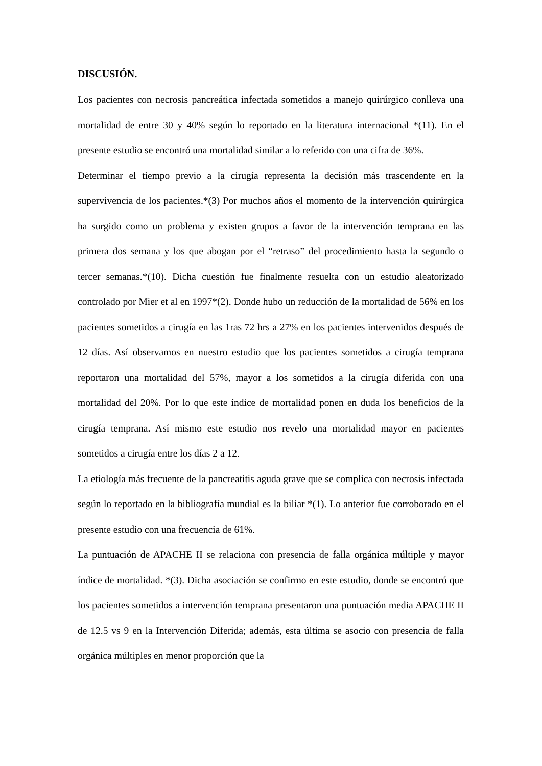DISCUSIÓN.
Los pacientes con necrosis pancreática infectada sometidos a manejo quirúrgico conlleva una mortalidad de entre 30 y 40% según lo reportado en la literatura internacional *(11). En el presente estudio se encontró una mortalidad similar a lo referido con una cifra de 36%.
Determinar el tiempo previo a la cirugía representa la decisión más trascendente en la supervivencia de los pacientes.*(3) Por muchos años el momento de la intervención quirúrgica ha surgido como un problema y existen grupos a favor de la intervención temprana en las primera dos semana y los que abogan por el “retraso” del procedimiento hasta la segundo o tercer semanas.*(10). Dicha cuestión fue finalmente resuelta con un estudio aleatorizado controlado por Mier et al en 1997*(2). Donde hubo un reducción de la mortalidad de 56% en los pacientes sometidos a cirugía en las 1ras 72 hrs a 27% en los pacientes intervenidos después de 12 días. Así observamos en nuestro estudio que los pacientes sometidos a cirugía temprana reportaron una mortalidad del 57%, mayor a los sometidos a la cirugía diferida con una mortalidad del 20%. Por lo que este índice de mortalidad ponen en duda los beneficios de la cirugía temprana. Así mismo este estudio nos revelo una mortalidad mayor en pacientes sometidos a cirugía entre los días 2 a 12.
La etiología más frecuente de la pancreatitis aguda grave que se complica con necrosis infectada según lo reportado en la bibliografía mundial es la biliar *(1). Lo anterior fue corroborado en el presente estudio con una frecuencia de 61%.
La puntuación de APACHE II se relaciona con presencia de falla orgánica múltiple y mayor índice de mortalidad. *(3). Dicha asociación se confirmo en este estudio, donde se encontró que los pacientes sometidos a intervención temprana presentaron una puntuación media APACHE II de 12.5 vs 9 en la Intervención Diferida; además, esta última se asocio con presencia de falla orgánica múltiples en menor proporción que la